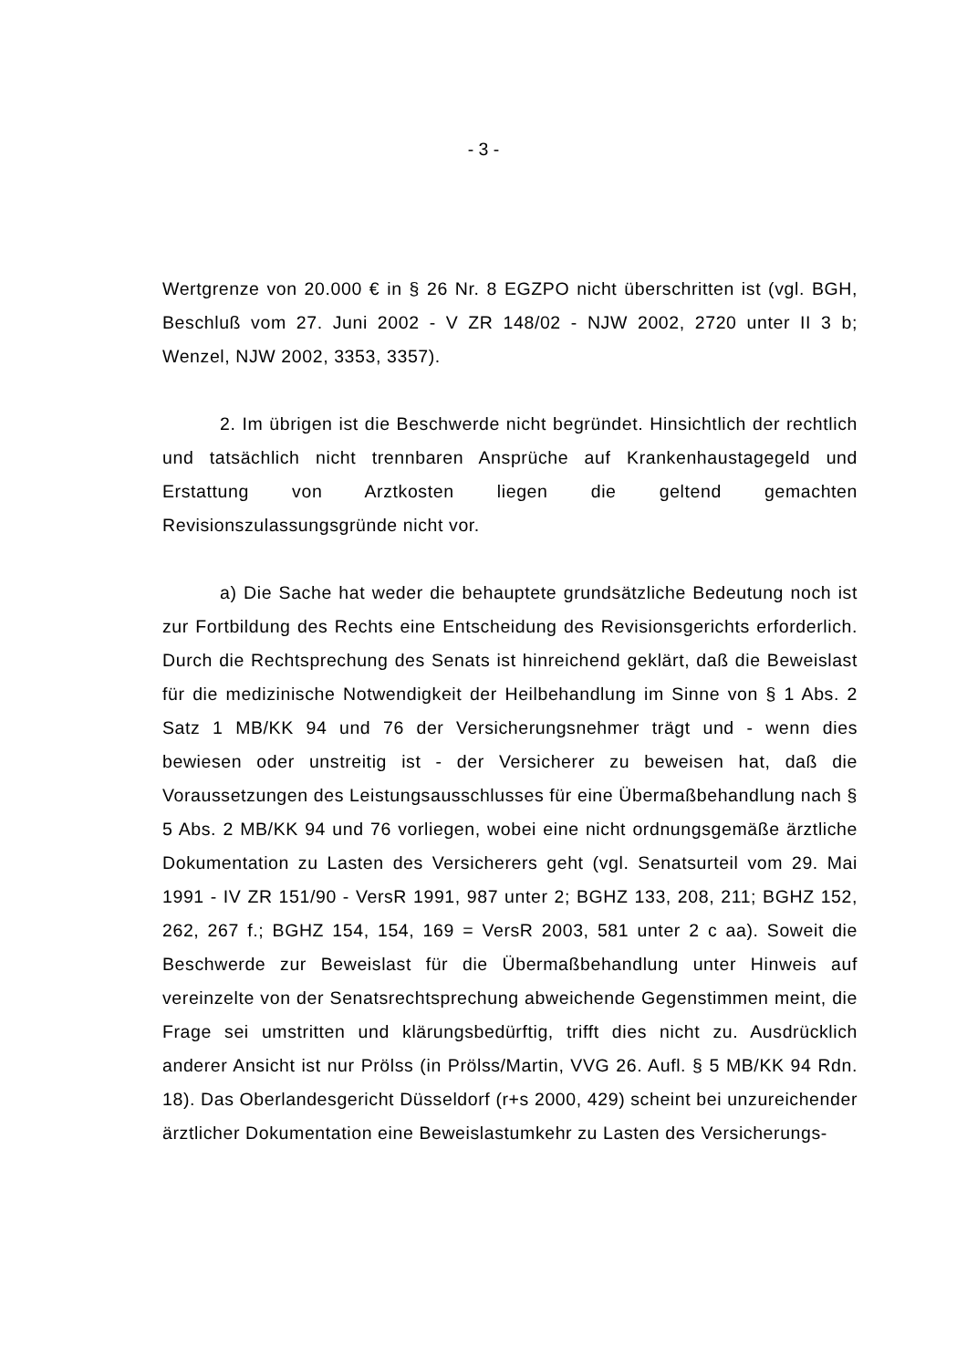- 3 -
Wertgrenze von 20.000 € in § 26 Nr. 8 EGZPO nicht überschritten ist (vgl. BGH, Beschluß vom 27. Juni 2002 - V ZR 148/02 - NJW 2002, 2720 unter II 3 b; Wenzel, NJW 2002, 3353, 3357).
2. Im übrigen ist die Beschwerde nicht begründet. Hinsichtlich der rechtlich und tatsächlich nicht trennbaren Ansprüche auf Krankenhaustagegeld und Erstattung von Arztkosten liegen die geltend gemachten Revisionszulassungsgründe nicht vor.
a) Die Sache hat weder die behauptete grundsätzliche Bedeutung noch ist zur Fortbildung des Rechts eine Entscheidung des Revisionsgerichts erforderlich. Durch die Rechtsprechung des Senats ist hinreichend geklärt, daß die Beweislast für die medizinische Notwendigkeit der Heilbehandlung im Sinne von § 1 Abs. 2 Satz 1 MB/KK 94 und 76 der Versicherungsnehmer trägt und - wenn dies bewiesen oder unstreitig ist - der Versicherer zu beweisen hat, daß die Voraussetzungen des Leistungsausschlusses für eine Übermaßbehandlung nach § 5 Abs. 2 MB/KK 94 und 76 vorliegen, wobei eine nicht ordnungsgemäße ärztliche Dokumentation zu Lasten des Versicherers geht (vgl. Senatsurteil vom 29. Mai 1991 - IV ZR 151/90 - VersR 1991, 987 unter 2; BGHZ 133, 208, 211; BGHZ 152, 262, 267 f.; BGHZ 154, 154, 169 = VersR 2003, 581 unter 2 c aa). Soweit die Beschwerde zur Beweislast für die Übermaßbehandlung unter Hinweis auf vereinzelte von der Senatsrechtsprechung abweichende Gegenstimmen meint, die Frage sei umstritten und klärungsbedürftig, trifft dies nicht zu. Ausdrücklich anderer Ansicht ist nur Prölss (in Prölss/Martin, VVG 26. Aufl. § 5 MB/KK 94 Rdn. 18). Das Oberlandesgericht Düsseldorf (r+s 2000, 429) scheint bei unzureichender ärztlicher Dokumentation eine Beweislastumkehr zu Lasten des Versicherungs-